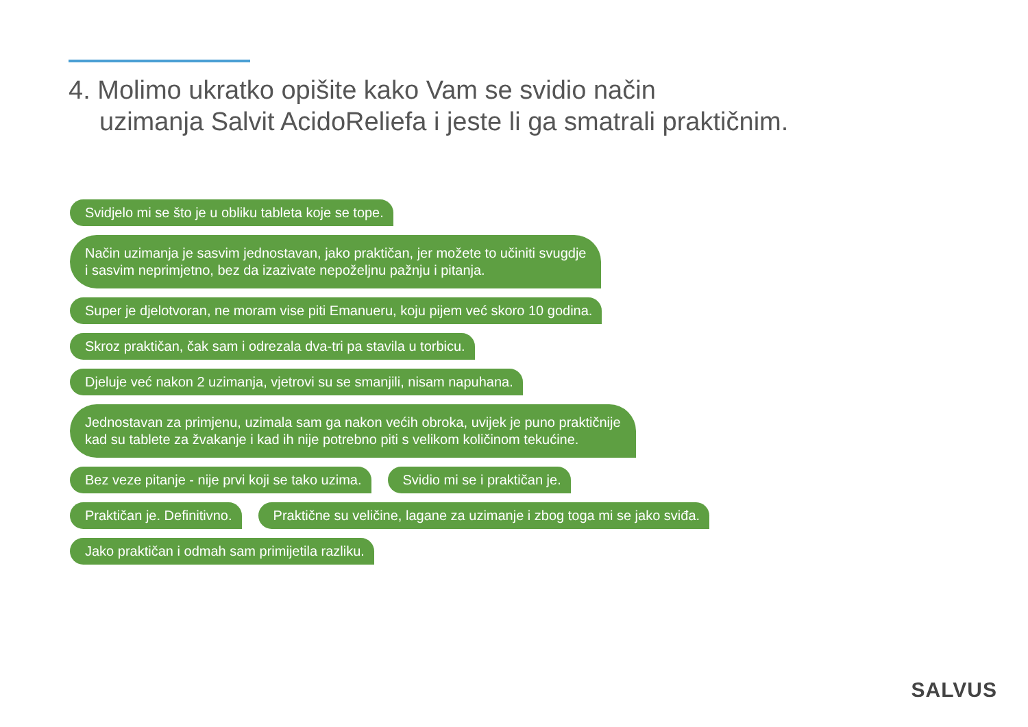4. Molimo ukratko opišite kako Vam se svidio način
uzimanja Salvit AcidoReliefa i jeste li ga smatrali praktičnim.
Svidjelo mi se što je u obliku tableta koje se tope.
Način uzimanja je sasvim jednostavan, jako praktičan, jer možete to učiniti svugdje
i sasvim neprimjetno, bez da izazivate nepoželjnu pažnju i pitanja.
Super je djelotvoran, ne moram vise piti Emanueru, koju pijem već skoro 10 godina.
Skroz praktičan, čak sam i odrezala dva-tri pa stavila u torbicu.
Djeluje već nakon 2 uzimanja, vjetrovi su se smanjili, nisam napuhana.
Jednostavan za primjenu, uzimala sam ga nakon većih obroka, uvijek je puno praktičnije
kad su tablete za žvakanje i kad ih nije potrebno piti s velikom količinom tekućine.
Bez veze pitanje - nije prvi koji se tako uzima. Svidio mi se i praktičan je.
Praktičan je. Definitivno. Praktične su veličine, lagane za uzimanje i zbog toga mi se jako sviđa.
Jako praktičan i odmah sam primijetila razliku.
SALVUS